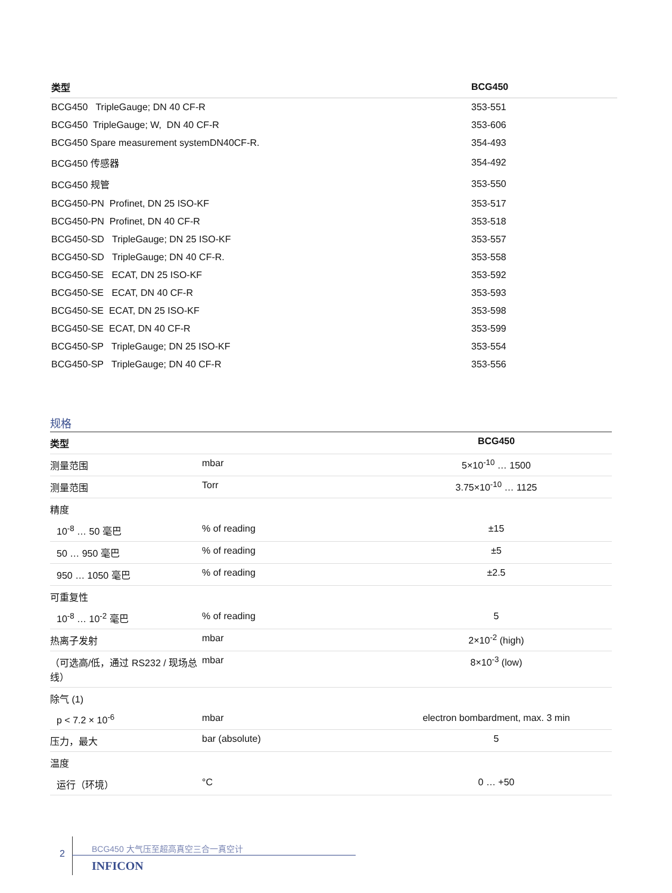| 类型 | BCG450 |
| --- | --- |
| BCG450 TripleGauge; DN 40 CF-R | 353-551 |
| BCG450 TripleGauge; W, DN 40 CF-R | 353-606 |
| BCG450 Spare measurement systemDN40CF-R. | 354-493 |
| BCG450 传感器 | 354-492 |
| BCG450 规管 | 353-550 |
| BCG450-PN Profinet, DN 25 ISO-KF | 353-517 |
| BCG450-PN Profinet, DN 40 CF-R | 353-518 |
| BCG450-SD TripleGauge; DN 25 ISO-KF | 353-557 |
| BCG450-SD TripleGauge; DN 40 CF-R. | 353-558 |
| BCG450-SE ECAT, DN 25 ISO-KF | 353-592 |
| BCG450-SE ECAT, DN 40 CF-R | 353-593 |
| BCG450-SE ECAT, DN 25 ISO-KF | 353-598 |
| BCG450-SE ECAT, DN 40 CF-R | 353-599 |
| BCG450-SP TripleGauge; DN 25 ISO-KF | 353-554 |
| BCG450-SP TripleGauge; DN 40 CF-R | 353-556 |
规格
| 类型 | | BCG450 |
| --- | --- | --- |
| 测量范围 | mbar | 5×10<sup>-10</sup> … 1500 |
| 测量范围 | Torr | 3.75×10<sup>-10</sup> … 1125 |
| 精度 | | |
| 10<sup>-8</sup> … 50 毫巴 | % of reading | ±15 |
| 50 … 950 毫巴 | % of reading | ±5 |
| 950 … 1050 毫巴 | % of reading | ±2.5 |
| 可重复性 | | |
| 10<sup>-8</sup> … 10<sup>-2</sup> 毫巴 | % of reading | 5 |
| 热离子发射 | mbar | 2×10<sup>-2</sup> (high) |
| （可选高/低，通过 RS232 / 现场总线） | mbar | 8×10<sup>-3</sup> (low) |
| 除气 (1) | | |
| p < 7.2 × 10<sup>-6</sup> | mbar | electron bombardment, max. 3 min |
| 压力，最大 | bar (absolute) | 5 |
| 温度 | | |
| 运行（环境） | °C | 0 … +50 |
2
BCG450 大气压至超高真空三合一真空计
INFICON